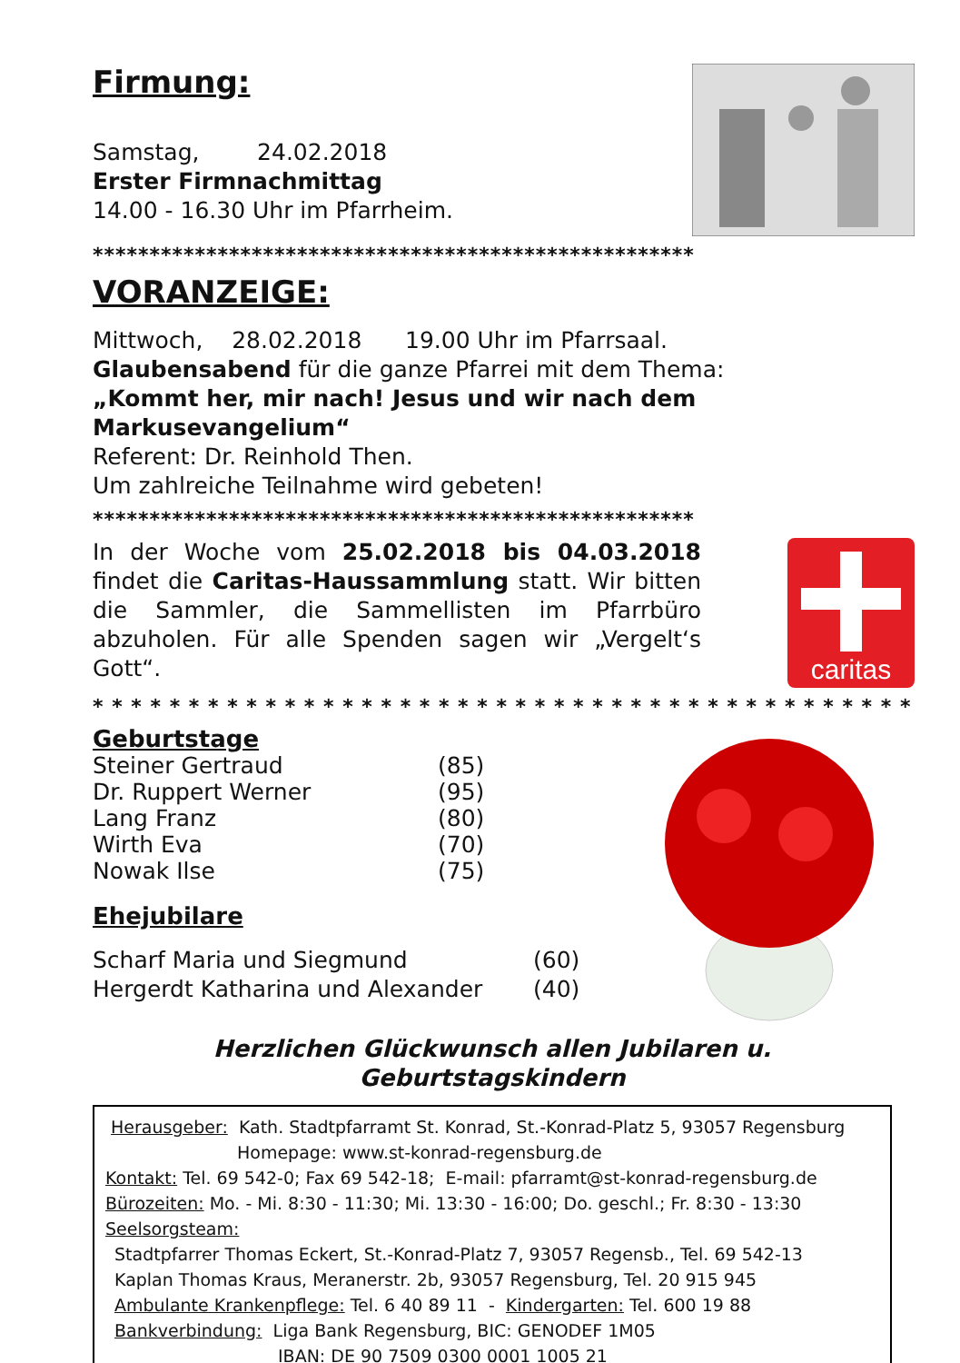Firmung:
Samstag, 24.02.2018
Erster Firmnachmittag
14.00 - 16.30 Uhr im Pfarrheim.
*****************************************************
VORANZEIGE:
Mittwoch, 28.02.2018 19.00 Uhr im Pfarrsaal.
Glaubensabend für die ganze Pfarrei mit dem Thema:
„Kommt her, mir nach! Jesus und wir nach dem Markusevangelium“
Referent: Dr. Reinhold Then.
Um zahlreiche Teilnahme wird gebeten!
*****************************************************
In der Woche vom 25.02.2018 bis 04.03.2018 findet die Caritas-Haussammlung statt. Wir bitten die Sammler, die Sammellisten im Pfarrbüro abzuholen. Für alle Spenden sagen wir „Vergelt‘s Gott“.
caritas
* * * * * * * * * * * * * * * * * * * * * * * * * * * * * * * * * * * * * * * * * * * *
Geburtstage
Steiner Gertraud (85) Dr. Ruppert Werner (95) Lang Franz (80) Wirth Eva (70) Nowak Ilse (75)
Ehejubilare
Scharf Maria und Siegmund (60) Hergerdt Katharina und Alexander (40)
Herzlichen Glückwunsch allen Jubilaren u. Geburtstagskindern
Herausgeber: Kath. Stadtpfarramt St. Konrad, St.-Konrad-Platz 5, 93057 Regensburg
Homepage: www.st-konrad-regensburg.de
Kontakt: Tel. 69 542-0; Fax 69 542-18; E-mail: pfarramt@st-konrad-regensburg.de
Bürozeiten: Mo. - Mi. 8:30 - 11:30; Mi. 13:30 - 16:00; Do. geschl.; Fr. 8:30 - 13:30
Seelsorgsteam:
Stadtpfarrer Thomas Eckert, St.-Konrad-Platz 7, 93057 Regensb., Tel. 69 542-13
Kaplan Thomas Kraus, Meranerstr. 2b, 93057 Regensburg, Tel. 20 915 945
Ambulante Krankenpflege: Tel. 6 40 89 11 - Kindergarten: Tel. 600 19 88
Bankverbindung: Liga Bank Regensburg, BIC: GENODEF 1M05
IBAN: DE 90 7509 0300 0001 1005 21